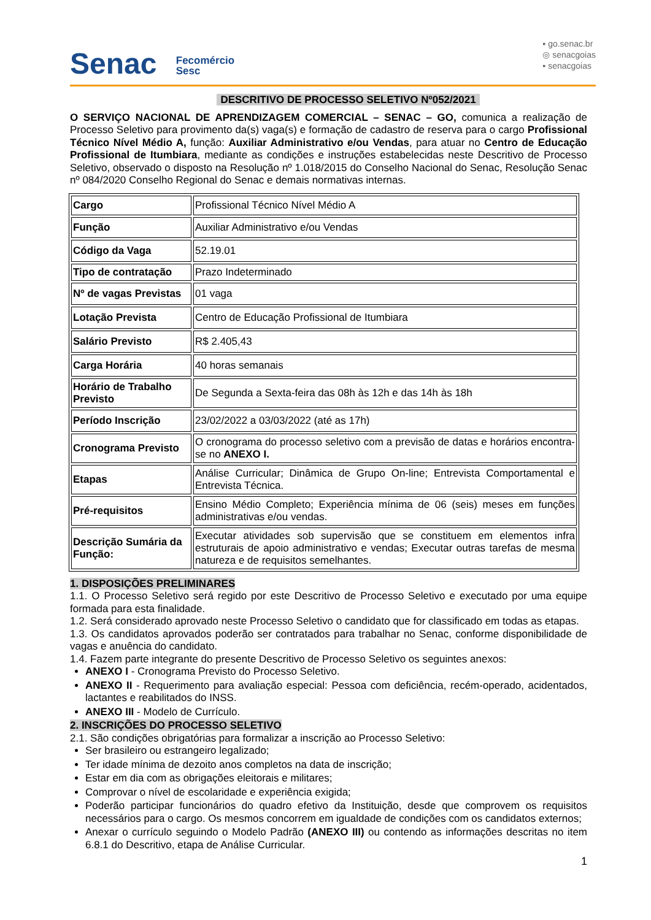Senac Fecomércio
Sesc
▪ go.senac.br
◎ senacgoias
▪ senacgoias
DESCRITIVO DE PROCESSO SELETIVO Nº052/2021
O SERVIÇO NACIONAL DE APRENDIZAGEM COMERCIAL – SENAC – GO, comunica a realização de Processo Seletivo para provimento da(s) vaga(s) e formação de cadastro de reserva para o cargo Profissional Técnico Nível Médio A, função: Auxiliar Administrativo e/ou Vendas, para atuar no Centro de Educação Profissional de Itumbiara, mediante as condições e instruções estabelecidas neste Descritivo de Processo Seletivo, observado o disposto na Resolução nº 1.018/2015 do Conselho Nacional do Senac, Resolução Senac nº 084/2020 Conselho Regional do Senac e demais normativas internas.
| Cargo | Profissional Técnico Nível Médio A |
| Função | Auxiliar Administrativo e/ou Vendas |
| Código da Vaga | 52.19.01 |
| Tipo de contratação | Prazo Indeterminado |
| Nº de vagas Previstas | 01 vaga |
| Lotação Prevista | Centro de Educação Profissional de Itumbiara |
| Salário Previsto | R$ 2.405,43 |
| Carga Horária | 40 horas semanais |
| Horário de Trabalho Previsto | De Segunda a Sexta-feira das 08h às 12h e das 14h às 18h |
| Período Inscrição | 23/02/2022 a 03/03/2022 (até as 17h) |
| Cronograma Previsto | O cronograma do processo seletivo com a previsão de datas e horários encontra-se no ANEXO I. |
| Etapas | Análise Curricular; Dinâmica de Grupo On-line; Entrevista Comportamental e Entrevista Técnica. |
| Pré-requisitos | Ensino Médio Completo; Experiência mínima de 06 (seis) meses em funções administrativas e/ou vendas. |
| Descrição Sumária da Função: | Executar atividades sob supervisão que se constituem em elementos infra estruturais de apoio administrativo e vendas; Executar outras tarefas de mesma natureza e de requisitos semelhantes. |
1. DISPOSIÇÕES PRELIMINARES
1.1. O Processo Seletivo será regido por este Descritivo de Processo Seletivo e executado por uma equipe formada para esta finalidade.
1.2. Será considerado aprovado neste Processo Seletivo o candidato que for classificado em todas as etapas.
1.3. Os candidatos aprovados poderão ser contratados para trabalhar no Senac, conforme disponibilidade de vagas e anuência do candidato.
1.4. Fazem parte integrante do presente Descritivo de Processo Seletivo os seguintes anexos:
ANEXO I - Cronograma Previsto do Processo Seletivo.
ANEXO II - Requerimento para avaliação especial: Pessoa com deficiência, recém-operado, acidentados, lactantes e reabilitados do INSS.
ANEXO III - Modelo de Currículo.
2. INSCRIÇÕES DO PROCESSO SELETIVO
2.1. São condições obrigatórias para formalizar a inscrição ao Processo Seletivo:
Ser brasileiro ou estrangeiro legalizado;
Ter idade mínima de dezoito anos completos na data de inscrição;
Estar em dia com as obrigações eleitorais e militares;
Comprovar o nível de escolaridade e experiência exigida;
Poderão participar funcionários do quadro efetivo da Instituição, desde que comprovem os requisitos necessários para o cargo. Os mesmos concorrem em igualdade de condições com os candidatos externos;
Anexar o currículo seguindo o Modelo Padrão (ANEXO III) ou contendo as informações descritas no item 6.8.1 do Descritivo, etapa de Análise Curricular.
1